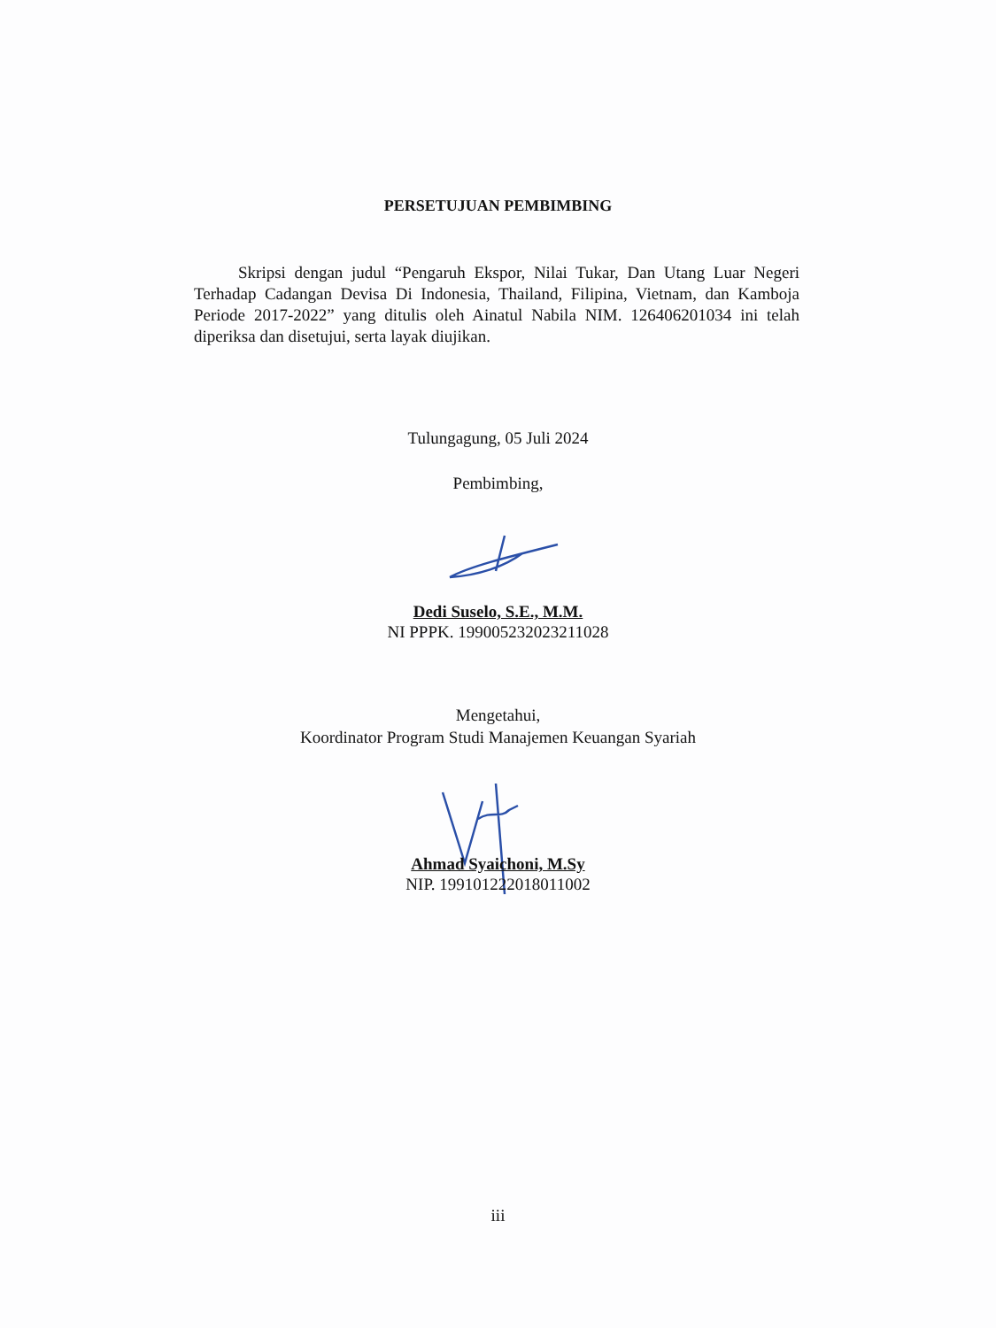PERSETUJUAN PEMBIMBING
Skripsi dengan judul “Pengaruh Ekspor, Nilai Tukar, Dan Utang Luar Negeri Terhadap Cadangan Devisa Di Indonesia, Thailand, Filipina, Vietnam, dan Kamboja Periode 2017-2022” yang ditulis oleh Ainatul Nabila NIM. 126406201034 ini telah diperiksa dan disetujui, serta layak diujikan.
Tulungagung, 05 Juli 2024
Pembimbing,
Dedi Suselo, S.E., M.M.
NI PPPK. 199005232023211028
Mengetahui,
Koordinator Program Studi Manajemen Keuangan Syariah
Ahmad Syaichoni, M.Sy
NIP. 199101222018011002
iii